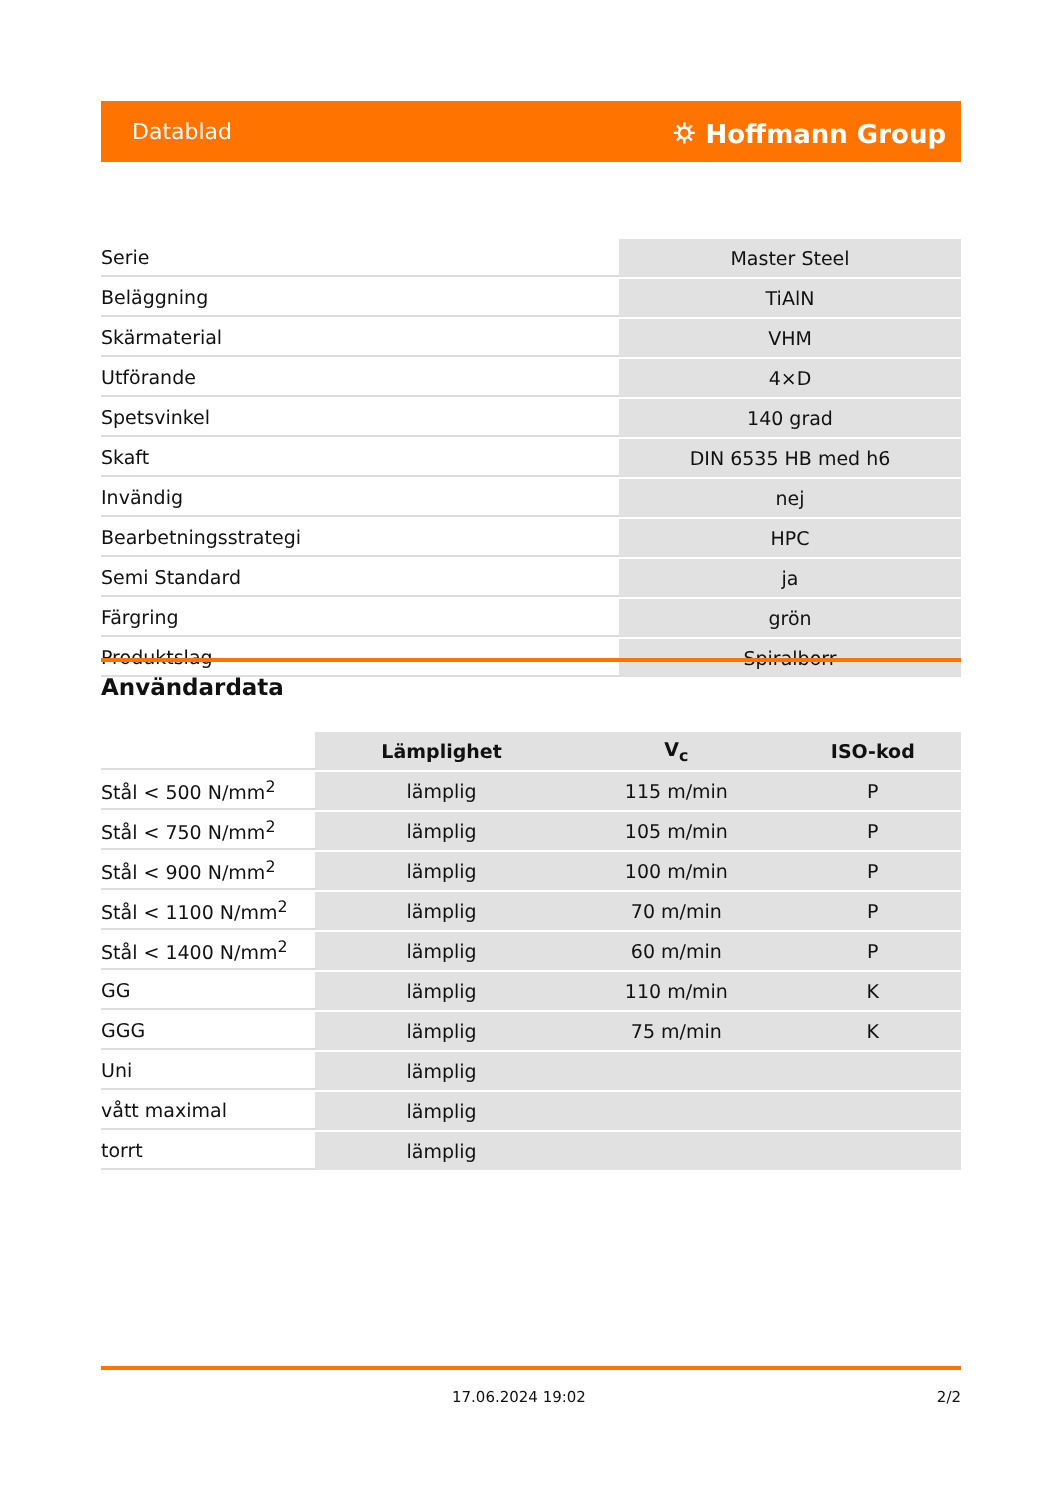Datablad ⛭ Hoffmann Group
| Serie | Master Steel |
| Beläggning | TiAlN |
| Skärmaterial | VHM |
| Utförande | 4×D |
| Spetsvinkel | 140 grad |
| Skaft | DIN 6535 HB med h6 |
| Invändig | nej |
| Bearbetningsstrategi | HPC |
| Semi Standard | ja |
| Färgring | grön |
| Produktslag | Spiralborr |
Användardata
| | Lämplighet | V<sub>c</sub> | ISO-kod |
| --- | --- | --- | --- |
| Stål < 500 N/mm<sup>2</sup> | lämplig | 115 m/min | P |
| Stål < 750 N/mm<sup>2</sup> | lämplig | 105 m/min | P |
| Stål < 900 N/mm<sup>2</sup> | lämplig | 100 m/min | P |
| Stål < 1100 N/mm<sup>2</sup> | lämplig | 70 m/min | P |
| Stål < 1400 N/mm<sup>2</sup> | lämplig | 60 m/min | P |
| GG | lämplig | 110 m/min | K |
| GGG | lämplig | 75 m/min | K |
| Uni | lämplig | | |
| vått maximal | lämplig | | |
| torrt | lämplig | | |
17.06.2024 19:02 2/2